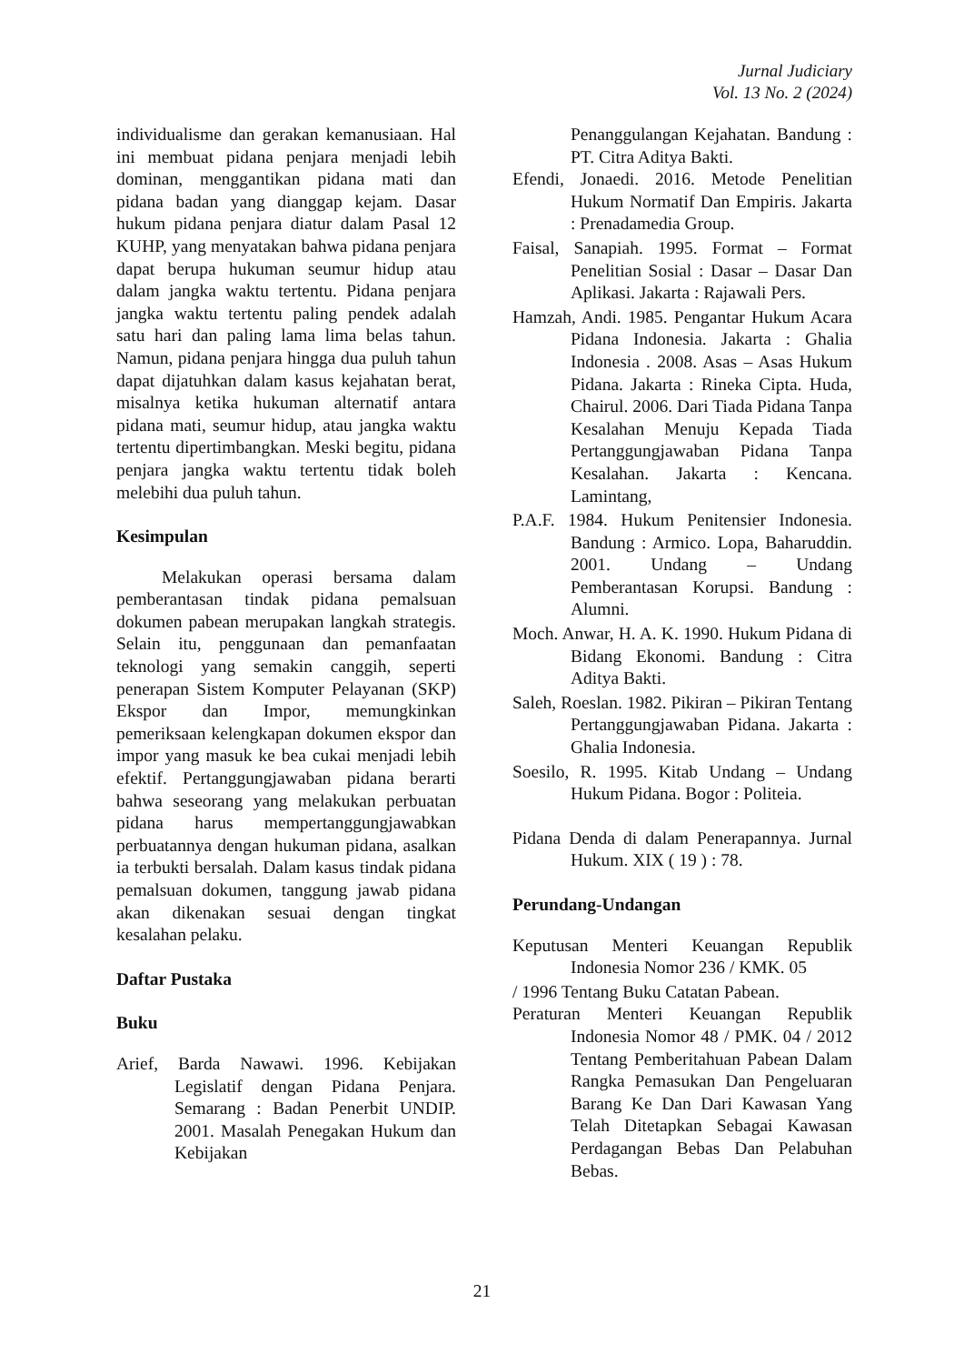Jurnal Judiciary
Vol. 13 No. 2 (2024)
individualisme dan gerakan kemanusiaan. Hal ini membuat pidana penjara menjadi lebih dominan, menggantikan pidana mati dan pidana badan yang dianggap kejam. Dasar hukum pidana penjara diatur dalam Pasal 12 KUHP, yang menyatakan bahwa pidana penjara dapat berupa hukuman seumur hidup atau dalam jangka waktu tertentu. Pidana penjara jangka waktu tertentu paling pendek adalah satu hari dan paling lama lima belas tahun. Namun, pidana penjara hingga dua puluh tahun dapat dijatuhkan dalam kasus kejahatan berat, misalnya ketika hukuman alternatif antara pidana mati, seumur hidup, atau jangka waktu tertentu dipertimbangkan. Meski begitu, pidana penjara jangka waktu tertentu tidak boleh melebihi dua puluh tahun.
Kesimpulan
Melakukan operasi bersama dalam pemberantasan tindak pidana pemalsuan dokumen pabean merupakan langkah strategis. Selain itu, penggunaan dan pemanfaatan teknologi yang semakin canggih, seperti penerapan Sistem Komputer Pelayanan (SKP) Ekspor dan Impor, memungkinkan pemeriksaan kelengkapan dokumen ekspor dan impor yang masuk ke bea cukai menjadi lebih efektif. Pertanggungjawaban pidana berarti bahwa seseorang yang melakukan perbuatan pidana harus mempertanggungjawabkan perbuatannya dengan hukuman pidana, asalkan ia terbukti bersalah. Dalam kasus tindak pidana pemalsuan dokumen, tanggung jawab pidana akan dikenakan sesuai dengan tingkat kesalahan pelaku.
Daftar Pustaka
Buku
Arief, Barda Nawawi. 1996. Kebijakan Legislatif dengan Pidana Penjara. Semarang : Badan Penerbit UNDIP. 2001. Masalah Penegakan Hukum dan Kebijakan
Penanggulangan Kejahatan. Bandung : PT. Citra Aditya Bakti.
Efendi, Jonaedi. 2016. Metode Penelitian Hukum Normatif Dan Empiris. Jakarta : Prenadamedia Group.
Faisal, Sanapiah. 1995. Format – Format Penelitian Sosial : Dasar – Dasar Dan Aplikasi. Jakarta : Rajawali Pers.
Hamzah, Andi. 1985. Pengantar Hukum Acara Pidana Indonesia. Jakarta : Ghalia Indonesia . 2008. Asas – Asas Hukum Pidana. Jakarta : Rineka Cipta. Huda, Chairul. 2006. Dari Tiada Pidana Tanpa Kesalahan Menuju Kepada Tiada Pertanggungjawaban Pidana Tanpa Kesalahan. Jakarta : Kencana. Lamintang,
P.A.F. 1984. Hukum Penitensier Indonesia. Bandung : Armico. Lopa, Baharuddin. 2001. Undang – Undang Pemberantasan Korupsi. Bandung : Alumni.
Moch. Anwar, H. A. K. 1990. Hukum Pidana di Bidang Ekonomi. Bandung : Citra Aditya Bakti.
Saleh, Roeslan. 1982. Pikiran – Pikiran Tentang Pertanggungjawaban Pidana. Jakarta : Ghalia Indonesia.
Soesilo, R. 1995. Kitab Undang – Undang Hukum Pidana. Bogor : Politeia.
Pidana Denda di dalam Penerapannya. Jurnal Hukum. XIX ( 19 ) : 78.
Perundang-Undangan
Keputusan Menteri Keuangan Republik Indonesia Nomor 236 / KMK. 05
/ 1996 Tentang Buku Catatan Pabean.
Peraturan Menteri Keuangan Republik Indonesia Nomor 48 / PMK. 04 / 2012 Tentang Pemberitahuan Pabean Dalam Rangka Pemasukan Dan Pengeluaran Barang Ke Dan Dari Kawasan Yang Telah Ditetapkan Sebagai Kawasan Perdagangan Bebas Dan Pelabuhan Bebas.
21